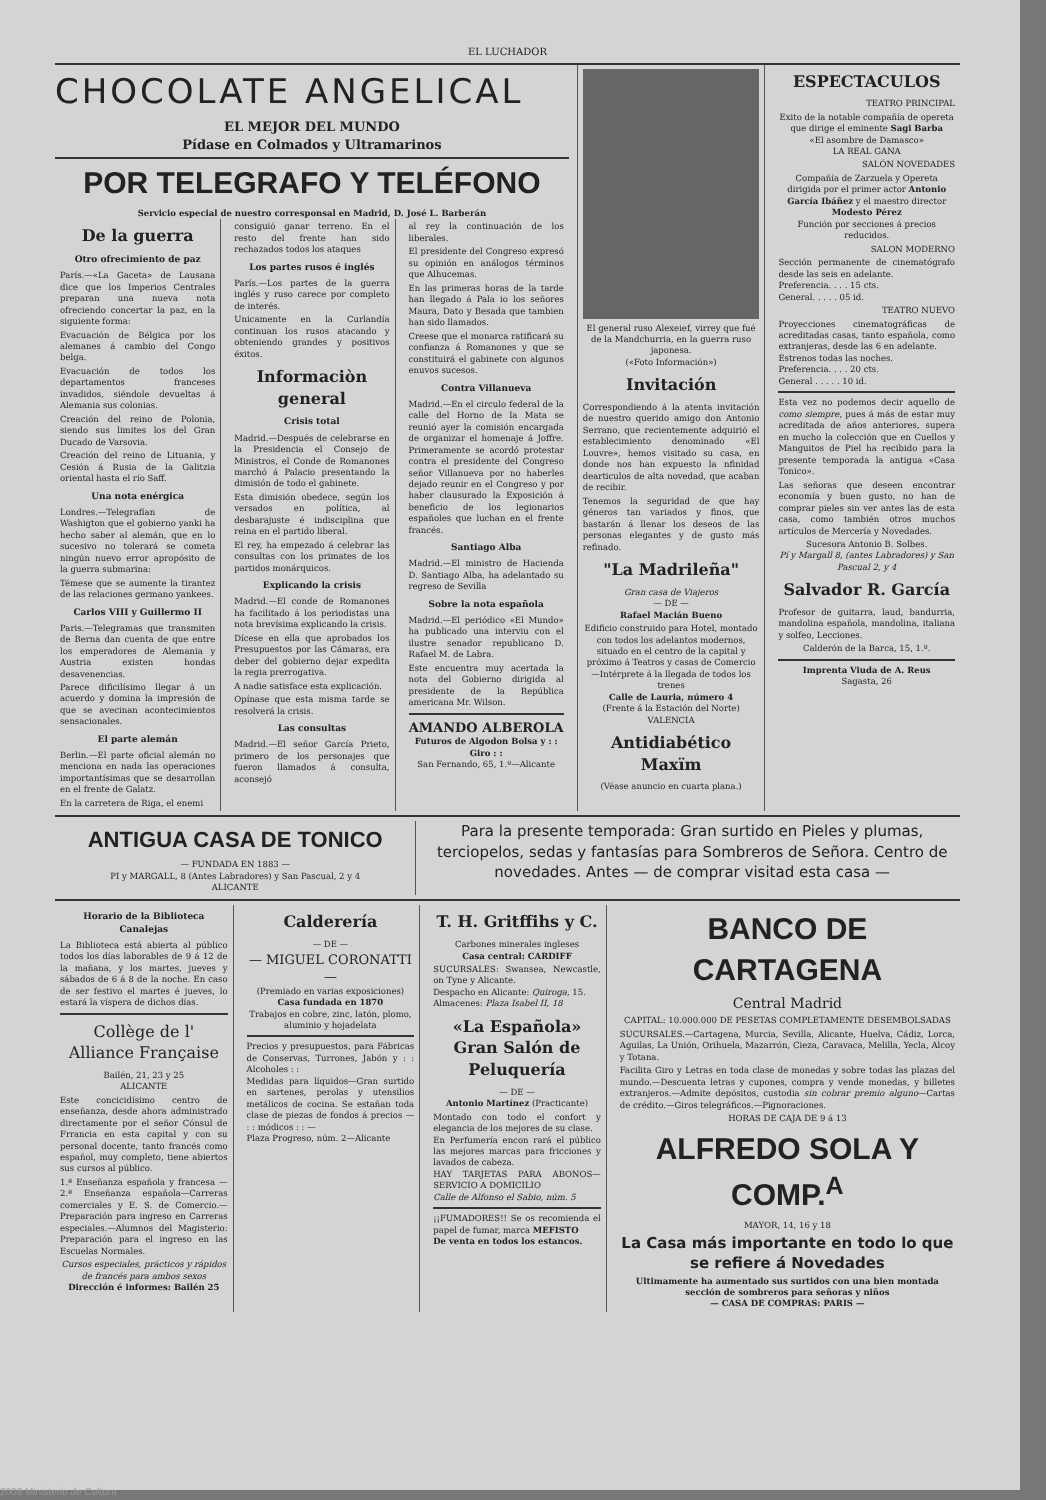EL LUCHADOR
CHOCOLATE ANGELICAL
EL MEJOR DEL MUNDO
Pídase en Colmados y Ultramarinos
POR TELEGRAFO Y TELÉFONO
Servicio especial de nuestro corresponsal en Madrid, D. José L. Barberán
De la guerra
Otro ofrecimiento de paz
París.—«La Gaceta» de Lausana dice que los Imperios Centrales preparan una nueva nota ofreciendo concertar la paz, en la siguiente forma:
Evacuación de Bélgica por los alemanes á cambio del Congo belga.
Evacuación de todos los departamentos franceses invadidos, siéndole devueltas á Alemania sus colonias.
Creación del reino de Polonia, siendo sus limites los del Gran Ducado de Varsovia.
Creación del reino de Lituania, y Cesión á Rusia de la Galitzia oriental hasta el río Saff.
Una nota enérgica
Londres.—Telegrafían de Washigton que el gobierno yanki ha hecho saber al alemán, que en lo sucesivo no tolerará se cometa ningún nuevo error apropósito de la guerra submarina:
Témese que se aumente la tirantez de las relaciones germano yankees.
Carlos VIII y Guillermo II
Paris.—Telegramas que transmiten de Berna dan cuenta de que entre los emperadores de Alemania y Austria existen hondas desavenencias.
Parece dificilísimo llegar á un acuerdo y domina la impresión de que se avecinan acontecimientos sensacionales.
El parte alemán
Berlin.—El parte oficial alemán no menciona en nada las operaciones importantísimas que se desarrollan en el frente de Galatz.
En la carretera de Riga, el enemi
consiguió ganar terreno. En el resto del frente han sido rechazados todos los ataques
Los partes rusos é inglés
París.—Los partes de la guerra inglés y ruso carece por completo de interés.
Unicamente en la Curlandía continuan los rusos atacando y obteniendo grandes y positivos éxitos.
Informaciòn general
Crisis total
Madrid.—Después de celebrarse en la Presidencia el Consejo de Ministros, el Conde de Romanones marchó á Palacio presentando la dimisión de todo el gabinete.
Esta dimisión obedece, según los versados en política, al desbarajuste é indisciplina que reina en el partido liberal.
El rey, ha empezado á celebrar las consultas con los primates de los partidos monárquicos.
Explicando la crisis
Madrid.—El conde de Romanones ha facilitado á los periodistas una nota brevísima explicando la crisis.
Dícese en ella que aprobados los Presupuestos por las Cámaras, era deber del gobierno dejar expedita la regia prerrogativa.
A nadie satisface esta explicación.
Opínase que esta misma tarde se resolverá la crisis.
Las consultas
Madrid.—El señor García Prieto, primero de los personajes que fueron llamados á consulta, aconsejó
al rey la continuación de los liberales.
El presidente del Congreso expresó su opinión en análogos términos que Alhucemas.
En las primeras horas de la tarde han llegado á Pala io los señores Maura, Dato y Besada que tambien han sido llamados.
Creese que el monarca ratificará su confianza á Romanones y que se constituirá el gabinete con algunos enuvos sucesos.
Contra Villanueva
Madrid.—En el circulo federal de la calle del Horno de la Mata se reunió ayer la comisión encargada de organizar el homenaje á Joffre. Primeramente se acordó protestar contra el presidente del Congreso señor Villanueva por no haberles dejado reunir en el Congreso y por haber clausurado la Exposición á beneficio de los legionarios españoles que luchan en el frente francés.
Santiago Alba
Madrid.—El ministro de Hacienda D. Santiago Alba, ha adelantado su regreso de Sevilla
Sobre la nota española
Madrid.—El periódico «El Mundo» ha publicado una interviu con el ilustre senador republicano D. Rafael M. de Labra.
Este encuentra muy acertada la nota del Gobierno dirigida al presidente de la República americana Mr. Wilson.
AMANDO ALBEROLA
Futuros de Algodon Bolsa y : : Giro : :
San Fernando, 65, 1.º—Alicante
El general ruso Alexeief, virrey que fué de la Mandchurria, en la guerra ruso japonesa.
(«Foto Información»)
Invitación
Correspondiendo á la atenta invitación de nuestro querido amigo don Antonio Serrano, que recientemente adquirió el establecimiento denominado «El Louvre», hemos visitado su casa, en donde nos han expuesto la nfinidad dearticulos de alta novedad, que acaban de recibir.
Tenemos la seguridad de que hay géneros tan variados y finos, que bastarán á llenar los deseos de las personas elegantes y de gusto más refinado.
"La Madrileña"
Gran casa de Viajeros
— DE —
Rafael Macián Bueno
Edificio construido para Hotel, montado con todos los adelantos modernos, situado en el centro de la capital y próximo á Teatros y casas de Comercio—Intérprete á la llegada de todos los trenes
Calle de Lauria, número 4
(Frente á la Estación del Norte)
VALENCIA
Antidiabético Maxïm
(Véase anuncio en cuarta plana.)
ESPECTACULOS
TEATRO PRINCIPAL
Exito de la notable compañía de opereta que dirige el eminente Sagi Barba
«El asombre de Damasco»
LA REAL GANA
SALÓN NOVEDADES
Compañía de Zarzuela y Opereta dirigida por el primer actor Antonio García Ibáñez y el maestro director Modesto Pérez
Función por secciones á precios reducidos.
SALON MODERNO
Sección permanente de cinematógrafo desde las seis en adelante.
Preferencia. . . . 15 cts.
General. . . . . 05 id.
TEATRO NUEVO
Proyecciones cinematográficas de acreditadas casas, tanto española, como extranjeras, desde las 6 en adelante.
Estrenos todas las noches.
Preferencia. . . . 20 cts.
General . . . . . 10 id.
Esta vez no podemos decir aquello de como siempre, pues á más de estar muy acreditada de años anteriores, supera en mucho la colección que en Cuellos y Manguitos de Piel ha recibido para la presente temporada la antigua «Casa Tonico».
Las señoras que deseen encontrar economía y buen gusto, no han de comprar pieles sin ver antes las de esta casa, como también otros muchos artículos de Mercería y Novedades.
Sucesora Antonio B. Solbes.
Pí y Margall 8, (antes Labradores) y San Pascual 2, y 4
Salvador R. García
Profesor de guitarra, laud, bandurria, mandolina española, mandolina, italiana y solfeo, Lecciones.
Calderón de la Barca, 15, 1.º.
Imprenta Viuda de A. Reus
Sagasta, 26
ANTIGUA CASA DE TONICO
— FUNDADA EN 1883 —
PI y MARGALL, 8 (Antes Labradores) y San Pascual, 2 y 4
ALICANTE
Para la presente temporada: Gran surtido en Pieles y plumas, terciopelos, sedas y fantasías para Sombreros de Señora. Centro de novedades. Antes — de comprar visitad esta casa —
Horario de la Biblioteca Canalejas
La Biblioteca está abierta al público todos los días laborables de 9 á 12 de la mañana, y los martes, jueves y sábados de 6 á 8 de la noche. En caso de ser festivo el martes é jueves, lo estará la víspera de dichos días.
Collège de l' Alliance Française
Bailén, 21, 23 y 25
ALICANTE
Este concicidísimo centro de enseñanza, desde ahora administrado directamente por el señor Cónsul de Frrancia en esta capital y con su personal docente, tanto francés como español, muy completo, tiene abiertos sus cursos al público.
1.ª Enseñanza española y francesa —2.ª Enseñanza española—Carreras comerciales y E. S. de Comercio.—Preparación para ingreso en Carreras especiales.—Alumnos del Magisterio: Preparación para el ingreso en las Escuelas Normales.
Cursos especiales, prácticos y rápidos de francés para ambos sexos
Dirección é informes: Bailén 25
Calderería
— DE —
— MIGUEL CORONATTI —
(Premiado en varias exposiciones)
Casa fundada en 1870
Trabajos en cobre, zinc, latón, plomo, aluminio y hojadelata
Precios y presupuestos, para Fábricas de Conservas, Turrones, Jabón y : : Alcoholes : :
Medidas para líquidos—Gran surtido en sartenes, perolas y utensilios metálicos de cocina. Se estañan toda clase de piezas de fondos á precios — : : módicos : : —
Plaza Progreso, núm. 2—Alicante
T. H. Gritffihs y C.
Carbones minerales ingleses
Casa central: CARDIFF
SUCURSALES: Swansea, Newcastle, on Tyne y Alicante.
Despacho en Alicante: Quiroga, 15.
Almacenes: Plaza Isabel II, 18
«La Española»
Gran Salón de Peluquería
— DE —
Antonio Martínez (Practicante)
Montado con todo el confort y elegancia de los mejores de su clase.
En Perfumería encon rará el público las mejores marcas para fricciones y lavados de cabeza.
HAY TARJETAS PARA ABONOS— SERVICIO A DOMICILIO
Calle de Alfonso el Sabio, núm. 5
¡¡FUMADORES!! Se os recomienda el papel de fumar, marca MEFISTO
De venta en todos los estancos.
BANCO DE CARTAGENA
Central Madrid
CAPITAL: 10.000.000 DE PESETAS COMPLETAMENTE DESEMBOLSADAS
SUCURSALES.—Cartagena, Murcia, Sevilla, Alicante, Huelva, Cádiz, Lorca, Aguilas, La Unión, Orihuela, Mazarrón, Cieza, Caravaca, Melilla, Yecla, Alcoy y Totana.
Facilita Giro y Letras en toda clase de monedas y sobre todas las plazas del mundo.—Descuenta letras y cupones, compra y vende monedas, y billetes extranjeros.—Admite depósitos, custodia sin cobrar premio alguno—Cartas de crédito.—Giros telegráficos.—Pignoraciones.
HORAS DE CAJA DE 9 á 13
ALFREDO SOLA Y COMP.<sup>A</sup>
MAYOR, 14, 16 y 18
La Casa más importante en todo lo que se refiere á Novedades
Ultimamente ha aumentado sus surtidos con una bien montada sección de sombreros para señoras y niños
— CASA DE COMPRAS: PARIS —
2008 Ministerio de Cultura